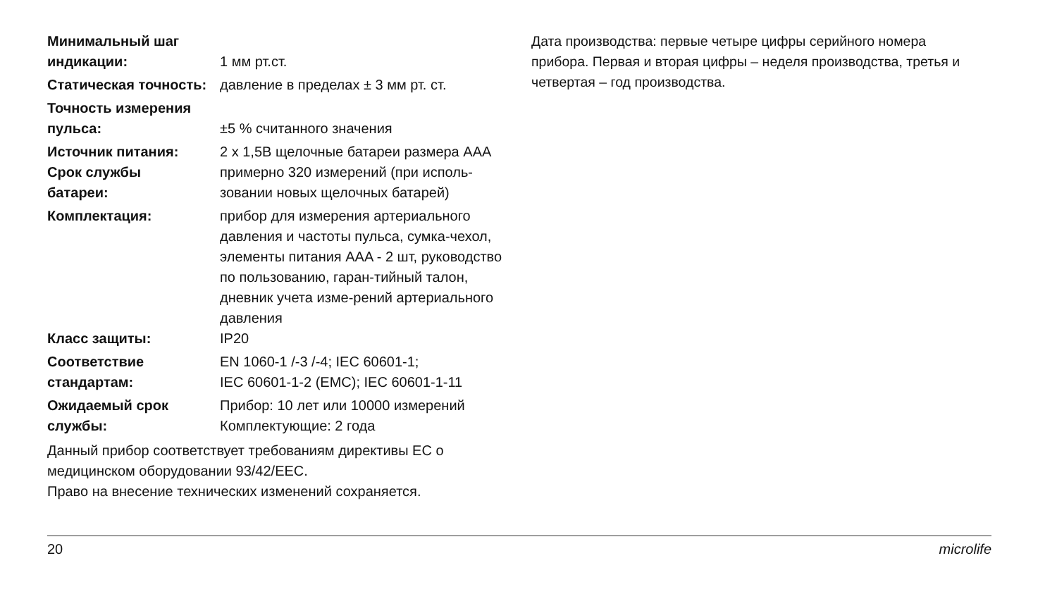| Минимальный шаг индикации: | 1 мм рт.ст. |
| Статическая точность: | давление в пределах ± 3 мм рт. ст. |
| Точность измерения пульса: | ±5 % считанного значения |
| Источник питания: | 2 x 1,5В щелочные батареи размера AAA |
| Срок службы батареи: | примерно 320 измерений (при исполь- зовании новых щелочных батарей) |
| Комплектация: | прибор для измерения артериального давления и частоты пульса, сумка-чехол, элементы питания AAA - 2 шт, руководство по пользованию, гаран-тийный талон, дневник учета изме-рений артериального давления |
| Класс защиты: | IP20 |
| Соответствие стандартам: | EN 1060-1 /-3 /-4; IEC 60601-1; IEC 60601-1-2 (EMC); IEC 60601-1-11 |
| Ожидаемый срок службы: | Прибор: 10 лет или 10000 измерений Комплектующие: 2 года |
Данный прибор соответствует требованиям директивы ЕС о медицинском оборудовании 93/42/EEC.
Право на внесение технических изменений сохраняется.
Дата производства: первые четыре цифры серийного номера прибора. Первая и вторая цифры – неделя производства, третья и четвертая – год производства.
20 microlife